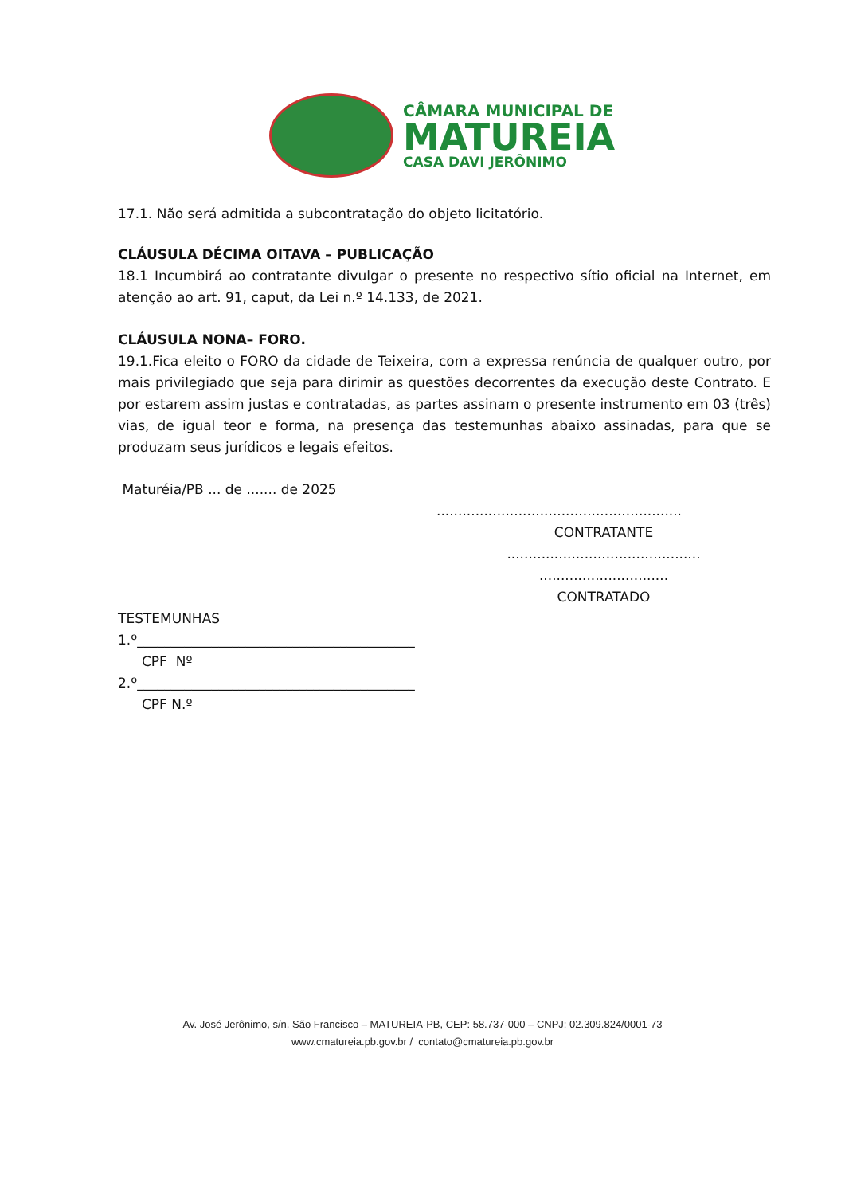CÂMARA MUNICIPAL DE
MATUREIA
CASA DAVI JERÔNIMO
17.1. Não será admitida a subcontratação do objeto licitatório.
CLÁUSULA DÉCIMA OITAVA – PUBLICAÇÃO
18.1 Incumbirá ao contratante divulgar o presente no respectivo sítio oficial na Internet, em atenção ao art. 91, caput, da Lei n.º 14.133, de 2021.
CLÁUSULA NONA– FORO.
19.1.Fica eleito o FORO da cidade de Teixeira, com a expressa renúncia de qualquer outro, por mais privilegiado que seja para dirimir as questões decorrentes da execução deste Contrato. E por estarem assim justas e contratadas, as partes assinam o presente instrumento em 03 (três) vias, de igual teor e forma, na presença das testemunhas abaixo assinadas, para que se produzam seus jurídicos e legais efeitos.
Maturéia/PB ... de ....... de 2025
.........................................................
CONTRATANTE
.............................................
..............................
CONTRATADO
TESTEMUNHAS
1.º_________________________________________
CPF Nº
2.º_________________________________________
CPF N.º
Av. José Jerônimo, s/n, São Francisco – MATUREIA-PB, CEP: 58.737-000 – CNPJ: 02.309.824/0001-73
www.cmatureia.pb.gov.br / contato@cmatureia.pb.gov.br